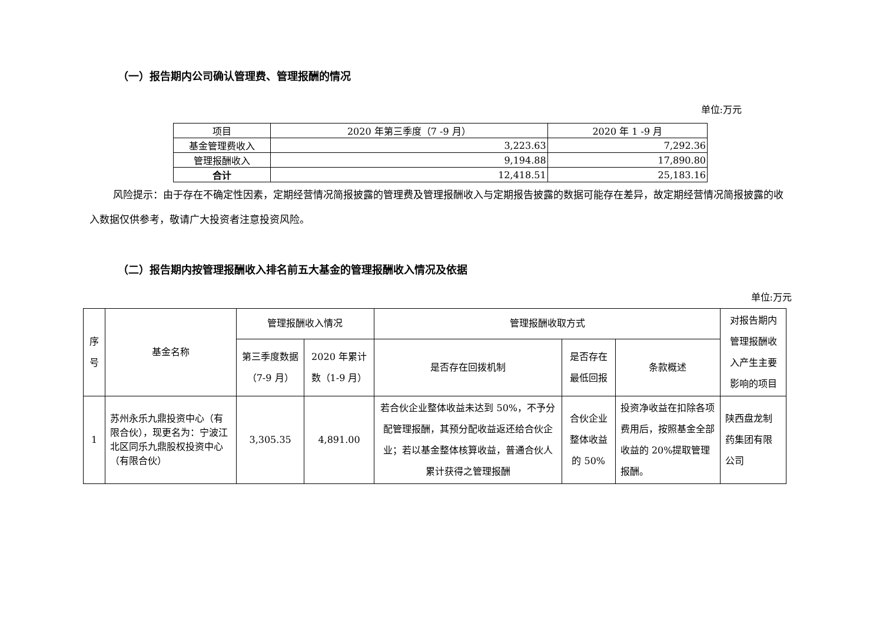（一）报告期内公司确认管理费、管理报酬的情况
单位:万元
| 项目 | 2020 年第三季度（7 -9 月） | 2020 年 1 -9 月 |
| --- | --- | --- |
| 基金管理费收入 | 3,223.63 | 7,292.36 |
| 管理报酬收入 | 9,194.88 | 17,890.80 |
| 合计 | 12,418.51 | 25,183.16 |
风险提示：由于存在不确定性因素，定期经营情况简报披露的管理费及管理报酬收入与定期报告披露的数据可能存在差异，故定期经营情况简报披露的收入数据仅供参考，敬请广大投资者注意投资风险。
（二）报告期内按管理报酬收入排名前五大基金的管理报酬收入情况及依据
单位:万元
| 序号 | 基金名称 | 管理报酬收入情况 | | 管理报酬收取方式 | | | 对报告期内管理报酬收入产生主要影响的项目 |
| --- | --- | --- | --- | --- | --- | --- | --- |
| | | 第三季度数据（7-9 月） | 2020 年累计数（1-9 月） | 是否存在回拨机制 | 是否存在最低回报 | 条款概述 | |
| 1 | 苏州永乐九鼎投资中心（有限合伙），现更名为：宁波江北区同乐九鼎股权投资中心（有限合伙） | 3,305.35 | 4,891.00 | 若合伙企业整体收益未达到 50%，不予分配管理报酬，其预分配收益返还给合伙企业；若以基金整体核算收益，普通合伙人累计获得之管理报酬 | 合伙企业整体收益的 50% | 投资净收益在扣除各项费用后，按照基金全部收益的 20%提取管理报酬。 | 陕西盘龙制药集团有限公司 |